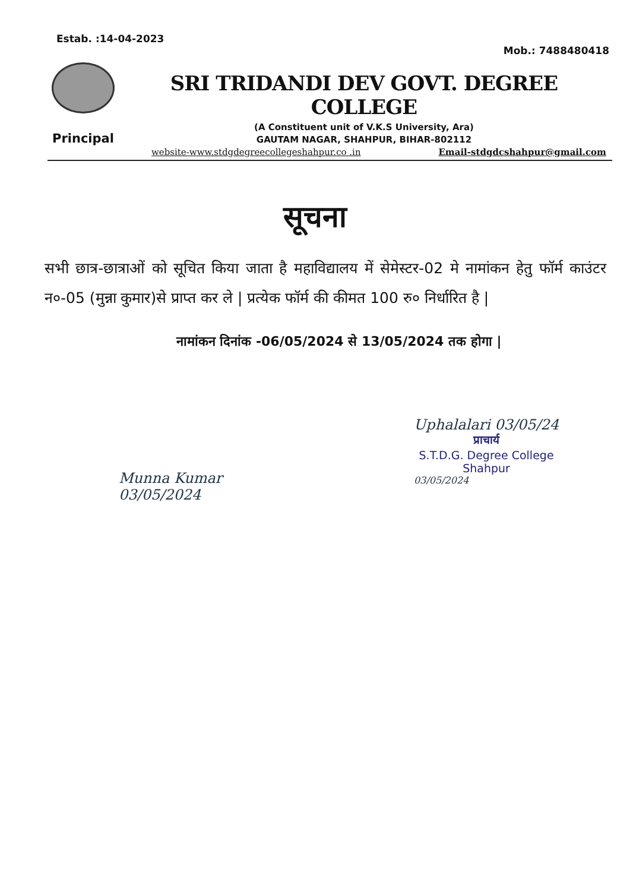Estab. :14-04-2023 Mob.: 7488480418
Principal
SRI TRIDANDI DEV GOVT. DEGREE COLLEGE
(A Constituent unit of V.K.S University, Ara)
GAUTAM NAGAR, SHAHPUR, BIHAR-802112
website-www.stdgdegreecollegeshahpur.co .in Email-stdgdcshahpur@gmail.com
सूचना
सभी छात्र-छात्राओं को सूचित किया जाता है महाविद्यालय में सेमेस्टर-02 मे नामांकन हेतु फॉर्म काउंटर न०-05 (मुन्ना कुमार)से प्राप्त कर ले | प्रत्येक फॉर्म की कीमत 100 रु० निर्धारित है |
नामांकन दिनांक -06/05/2024 से 13/05/2024 तक होगा |
Munna Kumar
03/05/2024
Uphalalari 03/05/24
प्राचार्य
S.T.D.G. Degree College
Shahpur
03/05/2024